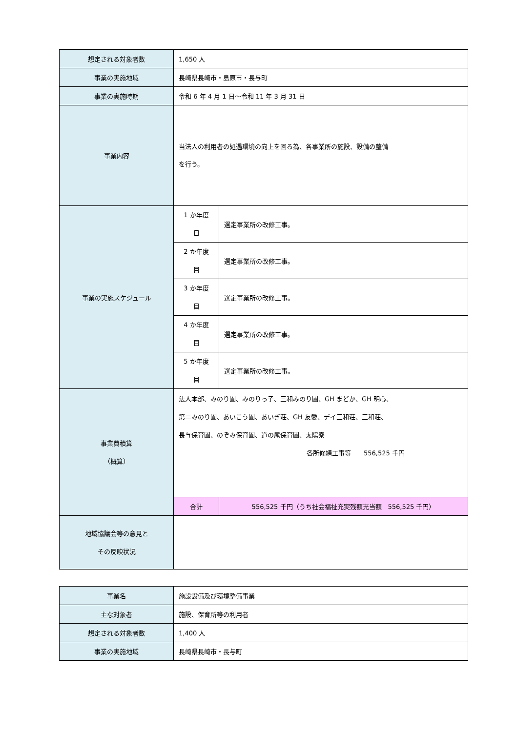| 想定される対象者数 | 1,650 人 | | |
| 事業の実施地域 | 長崎県長崎市・島原市・長与町 | | |
| 事業の実施時期 | 令和 6 年 4 月 1 日～令和 11 年 3 月 31 日 | | |
| 事業内容 | 当法人の利用者の処遇環境の向上を図る為、各事業所の施設、設備の整備 を行う。 | | |
| 事業の実施スケジュール | 1 か年度 目 | 選定事業所の改修工事。 | |
| | 2 か年度 目 | 選定事業所の改修工事。 | |
| | 3 か年度 目 | 選定事業所の改修工事。 | |
| | 4 か年度 目 | 選定事業所の改修工事。 | |
| | 5 か年度 目 | 選定事業所の改修工事。 | |
| 事業費積算 （概算） | 法人本部、みのり園、みのりっ子、三和みのり園、GH まどか、GH 明心、 第二みのり園、あいこう園、あいぎ荘、GH 友愛、デイ三和荘、三和荘、 長与保育園、のぞみ保育園、道の尾保育園、太陽寮 各所修繕工事等 556,525 千円 | | |
| | 合計 | | 556,525 千円（うち社会福祉充実残額充当額 556,525 千円） |
| 地域協議会等の意見と その反映状況 | | | |
| 事業名 | 施設設備及び環境整備事業 |
| 主な対象者 | 施設、保育所等の利用者 |
| 想定される対象者数 | 1,400 人 |
| 事業の実施地域 | 長崎県長崎市・長与町 |